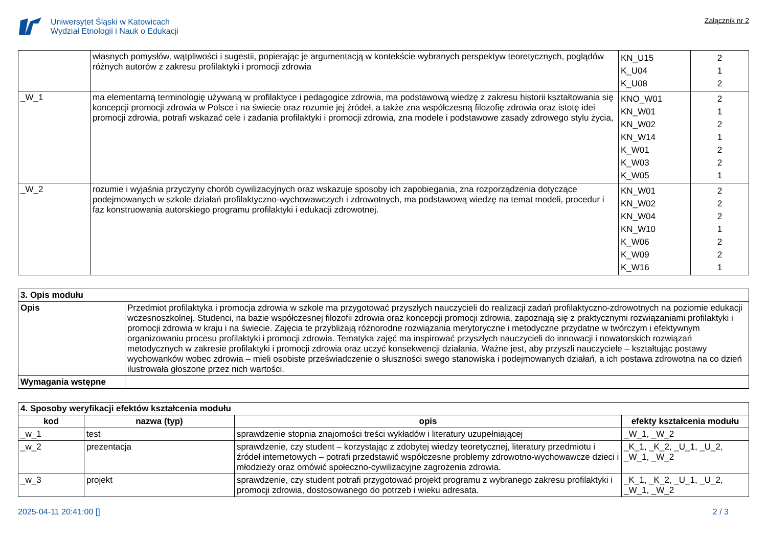Uniwersytet Śląski w Katowicach
Wydział Etnologii i Nauk o Edukacji
Załącznik nr 2
| | własnych pomysłów, wątpliwości i sugestii, popierając je argumentacją w kontekście wybranych perspektyw teoretycznych, poglądów różnych autorów z zakresu profilaktyki i promocji zdrowia | KN_U15 K_U04 K_U08 | 2 1 2 |
| _W_1 | ma elementarną terminologię używaną w profilaktyce i pedagogice zdrowia, ma podstawową wiedzę z zakresu historii kształtowania się koncepcji promocji zdrowia w Polsce i na świecie oraz rozumie jej źródeł, a także zna współczesną filozofię zdrowia oraz istotę idei promocji zdrowia, potrafi wskazać cele i zadania profilaktyki i promocji zdrowia, zna modele i podstawowe zasady zdrowego stylu życia, | KNO_W01 KN_W01 KN_W02 KN_W14 K_W01 K_W03 K_W05 | 2 1 2 1 2 2 1 |
| _W_2 | rozumie i wyjaśnia przyczyny chorób cywilizacyjnych oraz wskazuje sposoby ich zapobiegania, zna rozporządzenia dotyczące podejmowanych w szkole działań profilaktyczno-wychowawczych i zdrowotnych, ma podstawową wiedzę na temat modeli, procedur i faz konstruowania autorskiego programu profilaktyki i edukacji zdrowotnej. | KN_W01 KN_W02 KN_W04 KN_W10 K_W06 K_W09 K_W16 | 2 2 2 1 2 2 1 |
| 3. Opis modułu | |
| --- | --- |
| Opis | Przedmiot profilaktyka i promocja zdrowia w szkole ma przygotować przyszłych nauczycieli do realizacji zadań profilaktyczno-zdrowotnych na poziomie edukacji wczesnoszkolnej. Studenci, na bazie współczesnej filozofii zdrowia oraz koncepcji promocji zdrowia, zapoznają się z praktycznymi rozwiązaniami profilaktyki i promocji zdrowia w kraju i na świecie. Zajęcia te przybliżają różnorodne rozwiązania merytoryczne i metodyczne przydatne w twórczym i efektywnym organizowaniu procesu profilaktyki i promocji zdrowia. Tematyka zajęć ma inspirować przyszłych nauczycieli do innowacji i nowatorskich rozwiązań metodycznych w zakresie profilaktyki i promocji zdrowia oraz uczyć konsekwencji działania. Ważne jest, aby przyszli nauczyciele – kształtując postawy wychowanków wobec zdrowia – mieli osobiste przeświadczenie o słuszności swego stanowiska i podejmowanych działań, a ich postawa zdrowotna na co dzień ilustrowała głoszone przez nich wartości. |
| Wymagania wstępne | |
| 4. Sposoby weryfikacji efektów kształcenia modułu | | | |
| --- | --- | --- | --- |
| kod | nazwa (typ) | opis | efekty kształcenia modułu |
| _w_1 | test | sprawdzenie stopnia znajomości treści wykładów i literatury uzupełniającej | _W_1, _W_2 |
| _w_2 | prezentacja | sprawdzenie, czy student – korzystając z zdobytej wiedzy teoretycznej, literatury przedmiotu i źródeł internetowych – potrafi przedstawić współczesne problemy zdrowotno-wychowawcze dzieci i młodzieży oraz omówić społeczno-cywilizacyjne zagrożenia zdrowia. | _K_1, _K_2, _U_1, _U_2, _W_1, _W_2 |
| _w_3 | projekt | sprawdzenie, czy student potrafi przygotować projekt programu z wybranego zakresu profilaktyki i promocji zdrowia, dostosowanego do potrzeb i wieku adresata. | _K_1, _K_2, _U_1, _U_2, _W_1, _W_2 |
2025-04-11 20:41:00 [] 2 / 3